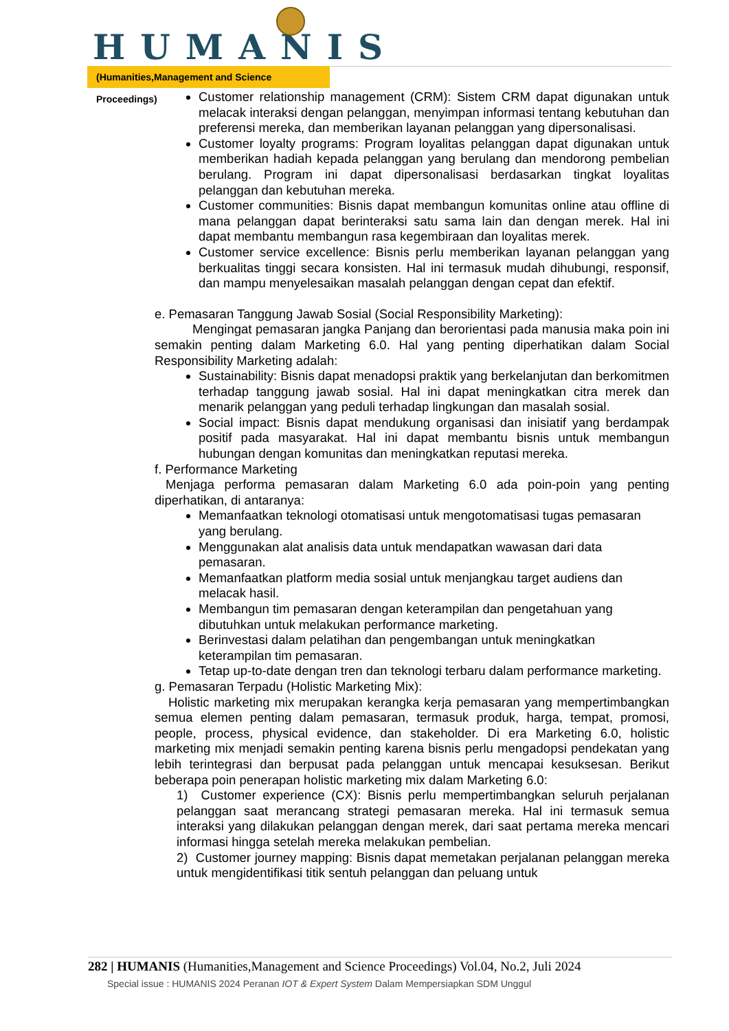HUMANIS
(Humanities,Management and Science Proceedings)
Customer relationship management (CRM): Sistem CRM dapat digunakan untuk melacak interaksi dengan pelanggan, menyimpan informasi tentang kebutuhan dan preferensi mereka, dan memberikan layanan pelanggan yang dipersonalisasi.
Customer loyalty programs: Program loyalitas pelanggan dapat digunakan untuk memberikan hadiah kepada pelanggan yang berulang dan mendorong pembelian berulang. Program ini dapat dipersonalisasi berdasarkan tingkat loyalitas pelanggan dan kebutuhan mereka.
Customer communities: Bisnis dapat membangun komunitas online atau offline di mana pelanggan dapat berinteraksi satu sama lain dan dengan merek. Hal ini dapat membantu membangun rasa kegembiraan dan loyalitas merek.
Customer service excellence: Bisnis perlu memberikan layanan pelanggan yang berkualitas tinggi secara konsisten. Hal ini termasuk mudah dihubungi, responsif, dan mampu menyelesaikan masalah pelanggan dengan cepat dan efektif.
e. Pemasaran Tanggung Jawab Sosial (Social Responsibility Marketing):
Mengingat pemasaran jangka Panjang dan berorientasi pada manusia maka poin ini semakin penting dalam Marketing 6.0. Hal yang penting diperhatikan dalam Social Responsibility Marketing adalah:
Sustainability: Bisnis dapat menadopsi praktik yang berkelanjutan dan berkomitmen terhadap tanggung jawab sosial. Hal ini dapat meningkatkan citra merek dan menarik pelanggan yang peduli terhadap lingkungan dan masalah sosial.
Social impact: Bisnis dapat mendukung organisasi dan inisiatif yang berdampak positif pada masyarakat. Hal ini dapat membantu bisnis untuk membangun hubungan dengan komunitas dan meningkatkan reputasi mereka.
f. Performance Marketing
Menjaga performa pemasaran dalam Marketing 6.0 ada poin-poin yang penting diperhatikan, di antaranya:
Memanfaatkan teknologi otomatisasi untuk mengotomatisasi tugas pemasaran yang berulang.
Menggunakan alat analisis data untuk mendapatkan wawasan dari data pemasaran.
Memanfaatkan platform media sosial untuk menjangkau target audiens dan melacak hasil.
Membangun tim pemasaran dengan keterampilan dan pengetahuan yang dibutuhkan untuk melakukan performance marketing.
Berinvestasi dalam pelatihan dan pengembangan untuk meningkatkan keterampilan tim pemasaran.
Tetap up-to-date dengan tren dan teknologi terbaru dalam performance marketing.
g. Pemasaran Terpadu (Holistic Marketing Mix):
Holistic marketing mix merupakan kerangka kerja pemasaran yang mempertimbangkan semua elemen penting dalam pemasaran, termasuk produk, harga, tempat, promosi, people, process, physical evidence, dan stakeholder. Di era Marketing 6.0, holistic marketing mix menjadi semakin penting karena bisnis perlu mengadopsi pendekatan yang lebih terintegrasi dan berpusat pada pelanggan untuk mencapai kesuksesan. Berikut beberapa poin penerapan holistic marketing mix dalam Marketing 6.0:
1) Customer experience (CX): Bisnis perlu mempertimbangkan seluruh perjalanan pelanggan saat merancang strategi pemasaran mereka. Hal ini termasuk semua interaksi yang dilakukan pelanggan dengan merek, dari saat pertama mereka mencari informasi hingga setelah mereka melakukan pembelian.
2) Customer journey mapping: Bisnis dapat memetakan perjalanan pelanggan mereka untuk mengidentifikasi titik sentuh pelanggan dan peluang untuk
282 | HUMANIS (Humanities,Management and Science Proceedings) Vol.04, No.2, Juli 2024
Special issue : HUMANIS 2024 Peranan IOT & Expert System Dalam Mempersiapkan SDM Unggul